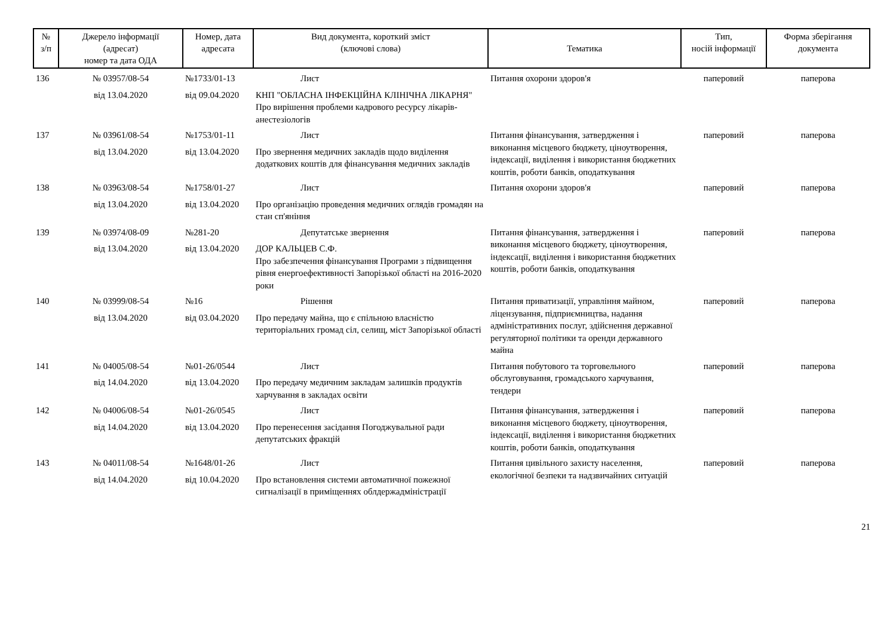| № з/п | Джерело інформації (адресат) номер та дата ОДА | Номер, дата адресата | Вид документа, короткий зміст (ключові слова) | Тематика | Тип, носій інформації | Форма зберігання документа |
| --- | --- | --- | --- | --- | --- | --- |
| 136 | № 03957/08-54 від 13.04.2020 | №1733/01-13 від 09.04.2020 | Лист КНП "ОБЛАСНА ІНФЕКЦІЙНА КЛІНІЧНА ЛІКАРНЯ" Про вирішення проблеми кадрового ресурсу лікарів-анестезіологів | Питання охорони здоров'я | паперовий | паперова |
| 137 | № 03961/08-54 від 13.04.2020 | №1753/01-11 від 13.04.2020 | Лист Про звернення медичних закладів щодо виділення додаткових коштів для фінансування медичних закладів | Питання фінансування, затвердження і виконання місцевого бюджету, ціноутворення, індексації, виділення і використання бюджетних коштів, роботи банків, оподаткування | паперовий | паперова |
| 138 | № 03963/08-54 від 13.04.2020 | №1758/01-27 від 13.04.2020 | Лист Про організацію проведення медичних оглядів громадян на стан сп'яніння | Питання охорони здоров'я | паперовий | паперова |
| 139 | № 03974/08-09 від 13.04.2020 | №281-20 від 13.04.2020 | Депутатське звернення ДОР КАЛЬЦЕВ С.Ф. Про забезпечення фінансування Програми з підвищення рівня енергоефективності Запорізької області на 2016-2020 роки | Питання фінансування, затвердження і виконання місцевого бюджету, ціноутворення, індексації, виділення і використання бюджетних коштів, роботи банків, оподаткування | паперовий | паперова |
| 140 | № 03999/08-54 від 13.04.2020 | №16 від 03.04.2020 | Рішення Про передачу майна, що є спільною власністю територіальних громад сіл, селищ, міст Запорізької області | Питання приватизації, управління майном, ліцензування, підприємництва, надання адміністративних послуг, здійснення державної регуляторної політики та оренди державного майна | паперовий | паперова |
| 141 | № 04005/08-54 від 14.04.2020 | №01-26/0544 від 13.04.2020 | Лист Про передачу медичним закладам залишків продуктів харчування в закладах освіти | Питання побутового та торговельного обслуговування, громадського харчування, тендери | паперовий | паперова |
| 142 | № 04006/08-54 від 14.04.2020 | №01-26/0545 від 13.04.2020 | Лист Про перенесення засідання Погоджувальної ради депутатських фракцій | Питання фінансування, затвердження і виконання місцевого бюджету, ціноутворення, індексації, виділення і використання бюджетних коштів, роботи банків, оподаткування | паперовий | паперова |
| 143 | № 04011/08-54 від 14.04.2020 | №1648/01-26 від 10.04.2020 | Лист Про встановлення системи автоматичної пожежної сигналізації в приміщеннях облдержадміністрації | Питання цивільного захисту населення, екологічної безпеки та надзвичайних ситуацій | паперовий | паперова |
21